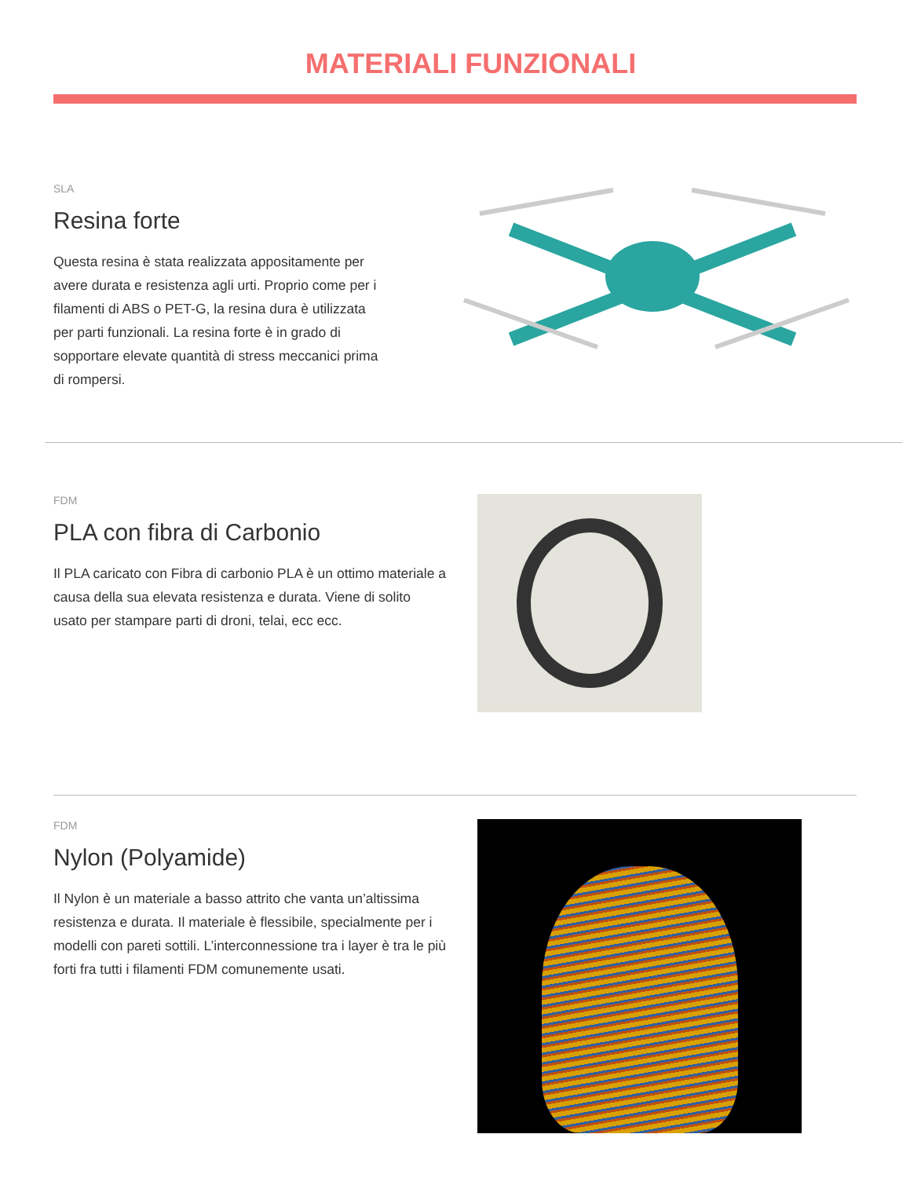MATERIALI FUNZIONALI
SLA
Resina forte
Questa resina è stata realizzata appositamente per avere durata e resistenza agli urti. Proprio come per i filamenti di ABS o PET-G, la resina dura è utilizzata per parti funzionali. La resina forte è in grado di sopportare elevate quantità di stress meccanici prima di rompersi.
FDM
PLA con fibra di Carbonio
Il PLA caricato con Fibra di carbonio PLA è un ottimo materiale a causa della sua elevata resistenza e durata. Viene di solito usato per stampare parti di droni, telai, ecc ecc.
FDM
Nylon (Polyamide)
Il Nylon è un materiale a basso attrito che vanta un’altissima resistenza e durata. Il materiale è flessibile, specialmente per i modelli con pareti sottili. L’interconnessione tra i layer è tra le più forti fra tutti i filamenti FDM comunemente usati.